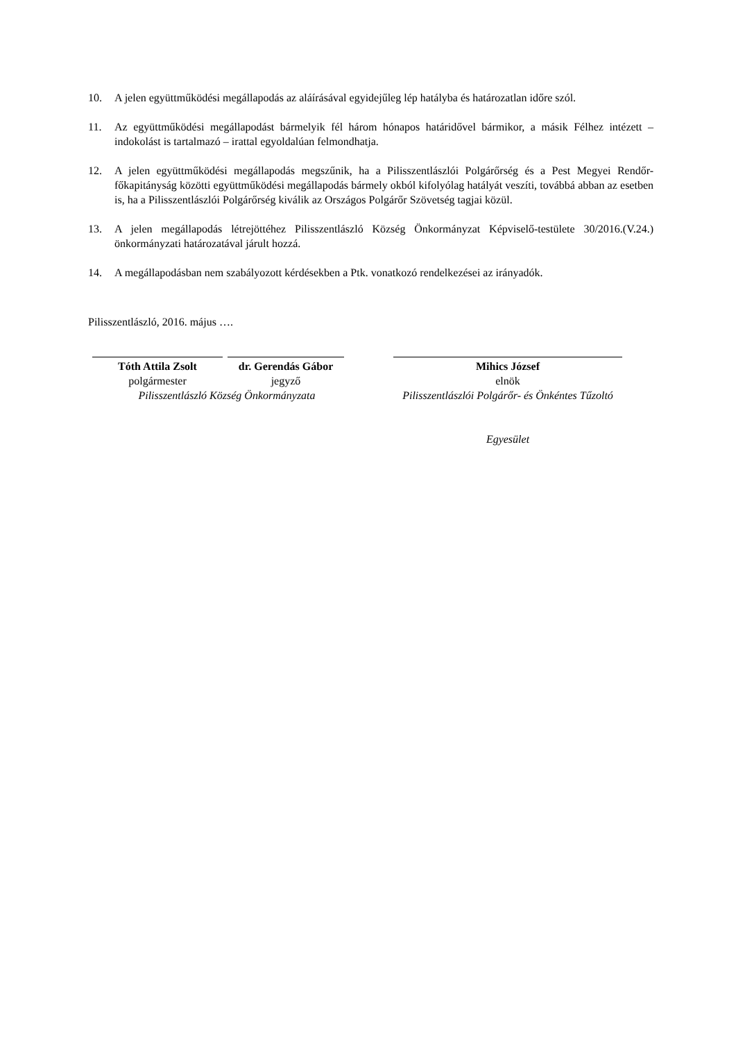10. A jelen együttműködési megállapodás az aláírásával egyidejűleg lép hatályba és határozatlan időre szól.
11. Az együttműködési megállapodást bármelyik fél három hónapos határidővel bármikor, a másik Félhez intézett – indokolást is tartalmazó – irattal egyoldalúan felmondhatja.
12. A jelen együttműködési megállapodás megszűnik, ha a Pilisszentlászlói Polgárőrség és a Pest Megyei Rendőr-főkapitányság közötti együttműködési megállapodás bármely okból kifolyólag hatályát veszíti, továbbá abban az esetben is, ha a Pilisszentlászlói Polgárőrség kiválik az Országos Polgárőr Szövetség tagjai közül.
13. A jelen megállapodás létrejöttéhez Pilisszentlászló Község Önkormányzat Képviselő-testülete 30/2016.(V.24.) önkormányzati határozatával járult hozzá.
14. A megállapodásban nem szabályozott kérdésekben a Ptk. vonatkozó rendelkezései az irányadók.
Pilisszentlászló, 2016. május ….
Tóth Attila Zsolt
polgármester
dr. Gerendás Gábor
jegyző
Mihics József
elnök
Pilisszentlászló Község Önkormányzata Pilisszentlászlói Polgárőr- és Önkéntes Tűzoltó
Egyesület